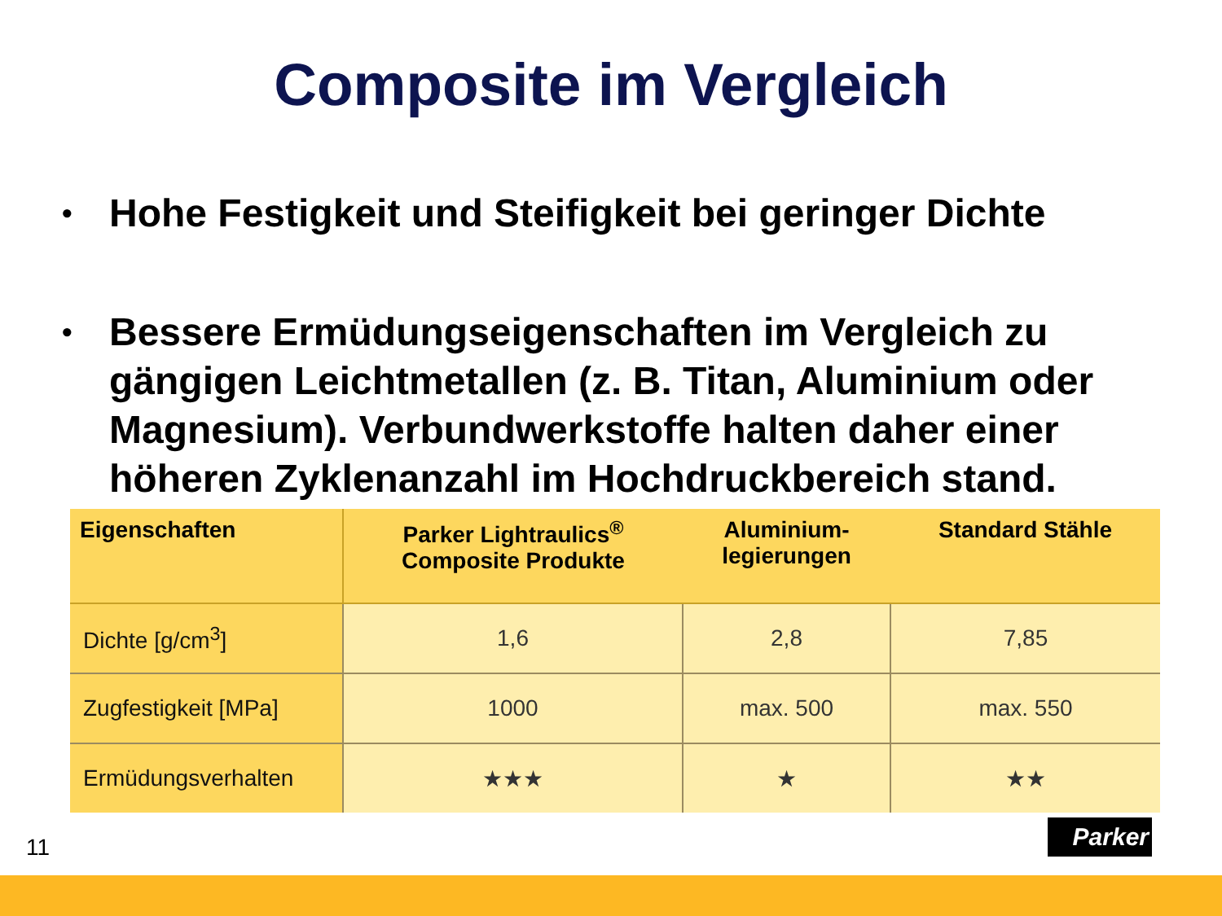Composite im Vergleich
• Hohe Festigkeit und Steifigkeit bei geringer Dichte
• Bessere Ermüdungseigenschaften im Vergleich zu gängigen Leichtmetallen (z. B. Titan, Aluminium oder Magnesium). Verbundwerkstoffe halten daher einer höheren Zyklenanzahl im Hochdruckbereich stand.
| Eigenschaften | Parker Lightraulics<sup>®</sup> Composite Produkte | Aluminium- legierungen | Standard Stähle |
| --- | --- | --- | --- |
| Dichte [g/cm<sup>3</sup>] | 1,6 | 2,8 | 7,85 |
| Zugfestigkeit [MPa] | 1000 | max. 500 | max. 550 |
| Ermüdungsverhalten | ★★★ | ★ | ★★ |
11
Parker